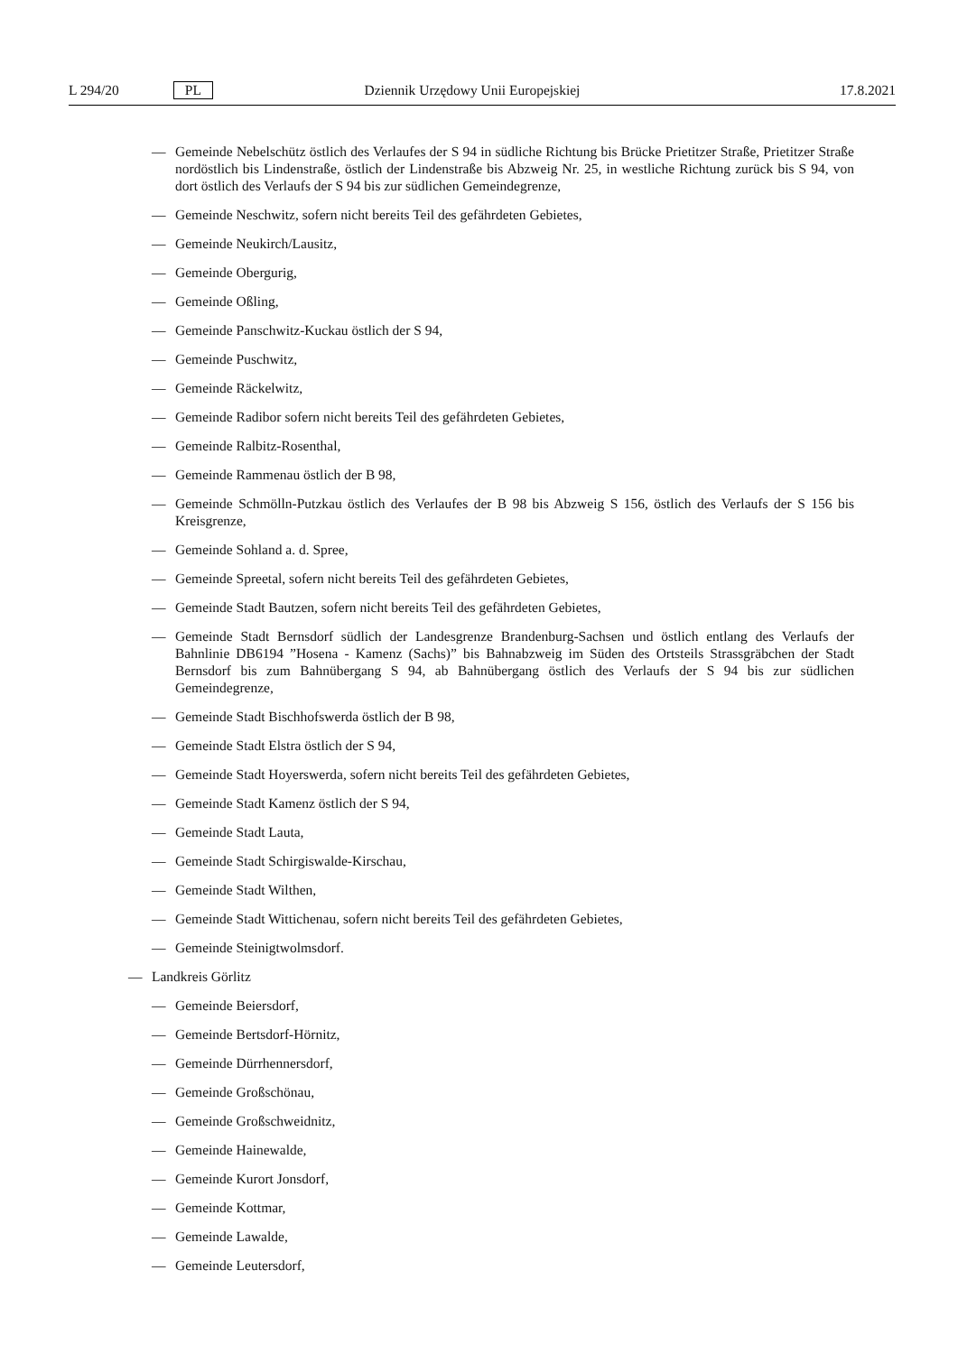L 294/20 PL Dziennik Urzędowy Unii Europejskiej 17.8.2021
— Gemeinde Nebelschütz östlich des Verlaufes der S 94 in südliche Richtung bis Brücke Prietitzer Straße, Prietitzer Straße nordöstlich bis Lindenstraße, östlich der Lindenstraße bis Abzweig Nr. 25, in westliche Richtung zurück bis S 94, von dort östlich des Verlaufs der S 94 bis zur südlichen Gemeindegrenze,
— Gemeinde Neschwitz, sofern nicht bereits Teil des gefährdeten Gebietes,
— Gemeinde Neukirch/Lausitz,
— Gemeinde Obergurig,
— Gemeinde Oßling,
— Gemeinde Panschwitz-Kuckau östlich der S 94,
— Gemeinde Puschwitz,
— Gemeinde Räckelwitz,
— Gemeinde Radibor sofern nicht bereits Teil des gefährdeten Gebietes,
— Gemeinde Ralbitz-Rosenthal,
— Gemeinde Rammenau östlich der B 98,
— Gemeinde Schmölln-Putzkau östlich des Verlaufes der B 98 bis Abzweig S 156, östlich des Verlaufs der S 156 bis Kreisgrenze,
— Gemeinde Sohland a. d. Spree,
— Gemeinde Spreetal, sofern nicht bereits Teil des gefährdeten Gebietes,
— Gemeinde Stadt Bautzen, sofern nicht bereits Teil des gefährdeten Gebietes,
— Gemeinde Stadt Bernsdorf südlich der Landesgrenze Brandenburg-Sachsen und östlich entlang des Verlaufs der Bahnlinie DB6194 ”Hosena - Kamenz (Sachs)” bis Bahnabzweig im Süden des Ortsteils Strassgräbchen der Stadt Bernsdorf bis zum Bahnübergang S 94, ab Bahnübergang östlich des Verlaufs der S 94 bis zur südlichen Gemeindegrenze,
— Gemeinde Stadt Bischhofswerda östlich der B 98,
— Gemeinde Stadt Elstra östlich der S 94,
— Gemeinde Stadt Hoyerswerda, sofern nicht bereits Teil des gefährdeten Gebietes,
— Gemeinde Stadt Kamenz östlich der S 94,
— Gemeinde Stadt Lauta,
— Gemeinde Stadt Schirgiswalde-Kirschau,
— Gemeinde Stadt Wilthen,
— Gemeinde Stadt Wittichenau, sofern nicht bereits Teil des gefährdeten Gebietes,
— Gemeinde Steinigtwolmsdorf.
— Landkreis Görlitz
— Gemeinde Beiersdorf,
— Gemeinde Bertsdorf-Hörnitz,
— Gemeinde Dürrhennersdorf,
— Gemeinde Großschönau,
— Gemeinde Großschweidnitz,
— Gemeinde Hainewalde,
— Gemeinde Kurort Jonsdorf,
— Gemeinde Kottmar,
— Gemeinde Lawalde,
— Gemeinde Leutersdorf,